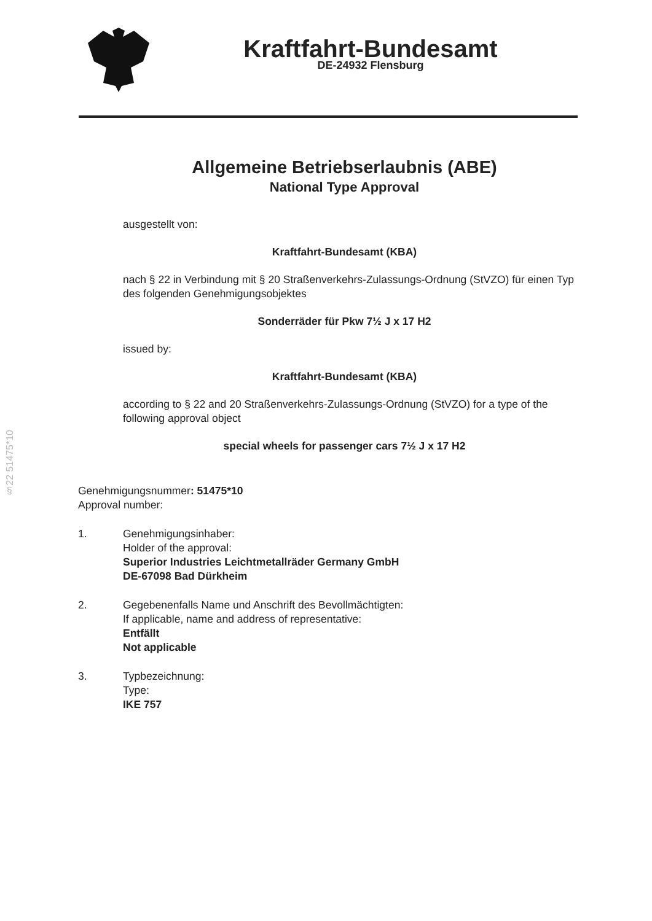Kraftfahrt-Bundesamt
DE-24932 Flensburg
§22 51475*10
Allgemeine Betriebserlaubnis (ABE)
National Type Approval
ausgestellt von:
Kraftfahrt-Bundesamt (KBA)
nach § 22 in Verbindung mit § 20 Straßenverkehrs-Zulassungs-Ordnung (StVZO) für einen Typ des folgenden Genehmigungsobjektes
Sonderräder für Pkw 7½ J x 17 H2
issued by:
Kraftfahrt-Bundesamt (KBA)
according to § 22 and 20 Straßenverkehrs-Zulassungs-Ordnung (StVZO) for a type of the following approval object
special wheels for passenger cars 7½ J x 17 H2
Genehmigungsnummer: 51475*10
Approval number:
1. Genehmigungsinhaber:
Holder of the approval:
Superior Industries Leichtmetallräder Germany GmbH
DE-67098 Bad Dürkheim
2. Gegebenenfalls Name und Anschrift des Bevollmächtigten:
If applicable, name and address of representative:
Entfällt
Not applicable
3. Typbezeichnung:
Type:
IKE 757